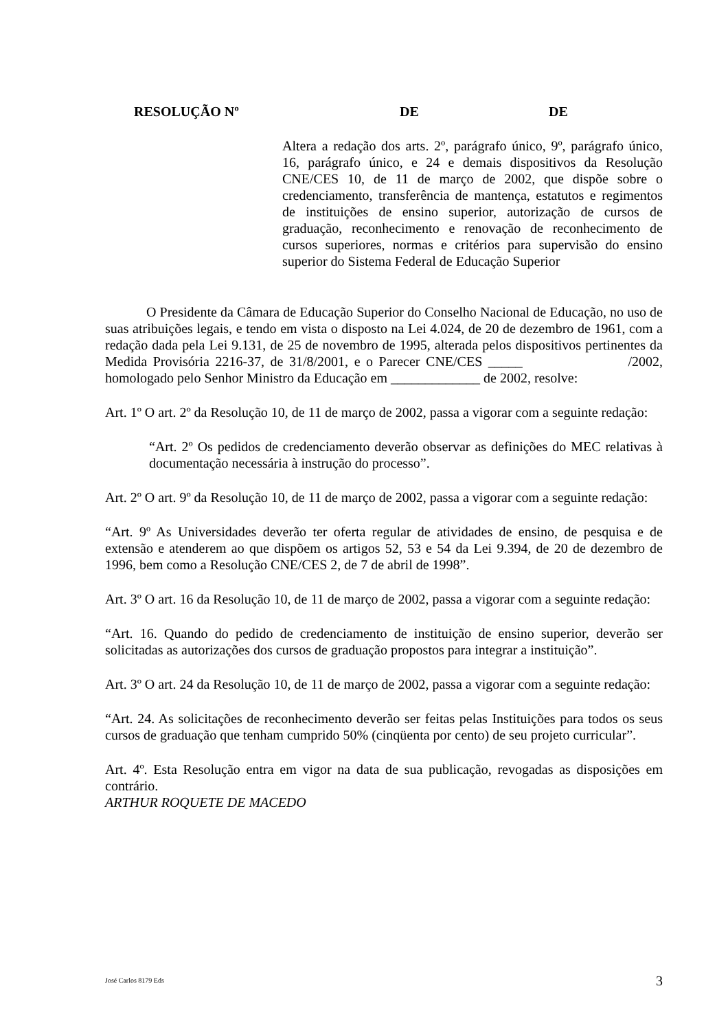RESOLUÇÃO Nº DE DE
Altera a redação dos arts. 2º, parágrafo único, 9º, parágrafo único, 16, parágrafo único, e 24 e demais dispositivos da Resolução CNE/CES 10, de 11 de março de 2002, que dispõe sobre o credenciamento, transferência de mantença, estatutos e regimentos de instituições de ensino superior, autorização de cursos de graduação, reconhecimento e renovação de reconhecimento de cursos superiores, normas e critérios para supervisão do ensino superior do Sistema Federal de Educação Superior
O Presidente da Câmara de Educação Superior do Conselho Nacional de Educação, no uso de suas atribuições legais, e tendo em vista o disposto na Lei 4.024, de 20 de dezembro de 1961, com a redação dada pela Lei 9.131, de 25 de novembro de 1995, alterada pelos dispositivos pertinentes da Medida Provisória 2216-37, de 31/8/2001, e o Parecer CNE/CES _____ /2002, homologado pelo Senhor Ministro da Educação em _____________ de 2002, resolve:
Art. 1º O art. 2º da Resolução 10, de 11 de março de 2002, passa a vigorar com a seguinte redação:
“Art. 2º Os pedidos de credenciamento deverão observar as definições do MEC relativas à documentação necessária à instrução do processo”.
Art. 2º O art. 9º da Resolução 10, de 11 de março de 2002, passa a vigorar com a seguinte redação:
“Art. 9º As Universidades deverão ter oferta regular de atividades de ensino, de pesquisa e de extensão e atenderem ao que dispõem os artigos 52, 53 e 54 da Lei 9.394, de 20 de dezembro de 1996, bem como a Resolução CNE/CES 2, de 7 de abril de 1998”.
Art. 3º O art. 16 da Resolução 10, de 11 de março de 2002, passa a vigorar com a seguinte redação:
“Art. 16. Quando do pedido de credenciamento de instituição de ensino superior, deverão ser solicitadas as autorizações dos cursos de graduação propostos para integrar a instituição”.
Art. 3º O art. 24 da Resolução 10, de 11 de março de 2002, passa a vigorar com a seguinte redação:
“Art. 24. As solicitações de reconhecimento deverão ser feitas pelas Instituições para todos os seus cursos de graduação que tenham cumprido 50% (cinqüenta por cento) de seu projeto curricular”.
Art. 4º. Esta Resolução entra em vigor na data de sua publicação, revogadas as disposições em contrário.
ARTHUR ROQUETE DE MACEDO
José Carlos 8179 Eds 3